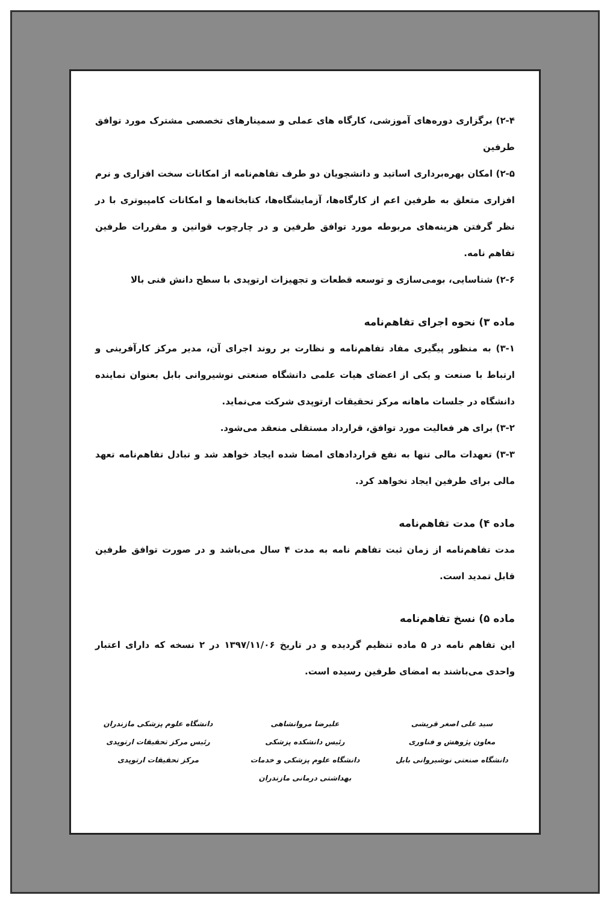۲-۴) برگزاری دوره‌های آموزشی، کارگاه های عملی و سمینارهای تخصصی مشترک مورد توافق طرفین
۲-۵) امکان بهره‌برداری اساتید و دانشجویان دو طرف تفاهم‌نامه از امکانات سخت افزاری و نرم افزاری متعلق به طرفین اعم از کارگاه‌ها، آزمایشگاه‌ها، کتابخانه‌ها و امکانات کامپیوتری با در نظر گرفتن هزینه‌های مربوطه مورد توافق طرفین و در چارچوب قوانین و مقررات طرفین تفاهم نامه.
۲-۶) شناسایی، بومی‌سازی و توسعه قطعات و تجهیزات ارتوپدی با سطح دانش فنی بالا
ماده ۳) نحوه اجرای تفاهم‌نامه
۳-۱) به منظور پیگیری مفاد تفاهم‌نامه و نظارت بر روند اجرای آن، مدیر مرکز کارآفرینی و ارتباط با صنعت و یکی از اعضای هیات علمی دانشگاه صنعتی نوشیروانی بابل بعنوان نماینده دانشگاه در جلسات ماهانه مرکز تحقیقات ارتوپدی شرکت می‌نماید.
۳-۲) برای هر فعالیت مورد توافق، قرارداد مستقلی منعقد می‌شود.
۳-۳) تعهدات مالی تنها به نفع قراردادهای امضا شده ایجاد خواهد شد و تبادل تفاهم‌نامه تعهد مالی برای طرفین ایجاد نخواهد کرد.
ماده ۴) مدت تفاهم‌نامه
مدت تفاهم‌نامه از زمان ثبت تفاهم نامه به مدت ۴ سال می‌باشد و در صورت توافق طرفین قابل تمدید است.
ماده ۵) نسخ تفاهم‌نامه
این تفاهم نامه در ۵ ماده تنظیم گردیده و در تاریخ ۱۳۹۷/۱۱/۰۶ در ۲ نسخه که دارای اعتبار واحدی می‌باشند به امضای طرفین رسیده است.
سید علی اصغر قریشی
معاون پژوهش و فناوری
دانشگاه صنعتی نوشیروانی بابل
علیرضا مروانشاهی
رئیس دانشکده پزشکی
دانشگاه علوم پزشکی و خدمات بهداشتی درمانی مازندران
دانشگاه علوم پزشکی مازندران
رئیس مرکز تحقیقات ارتوپدی
مرکز تحقیقات ارتوپدی